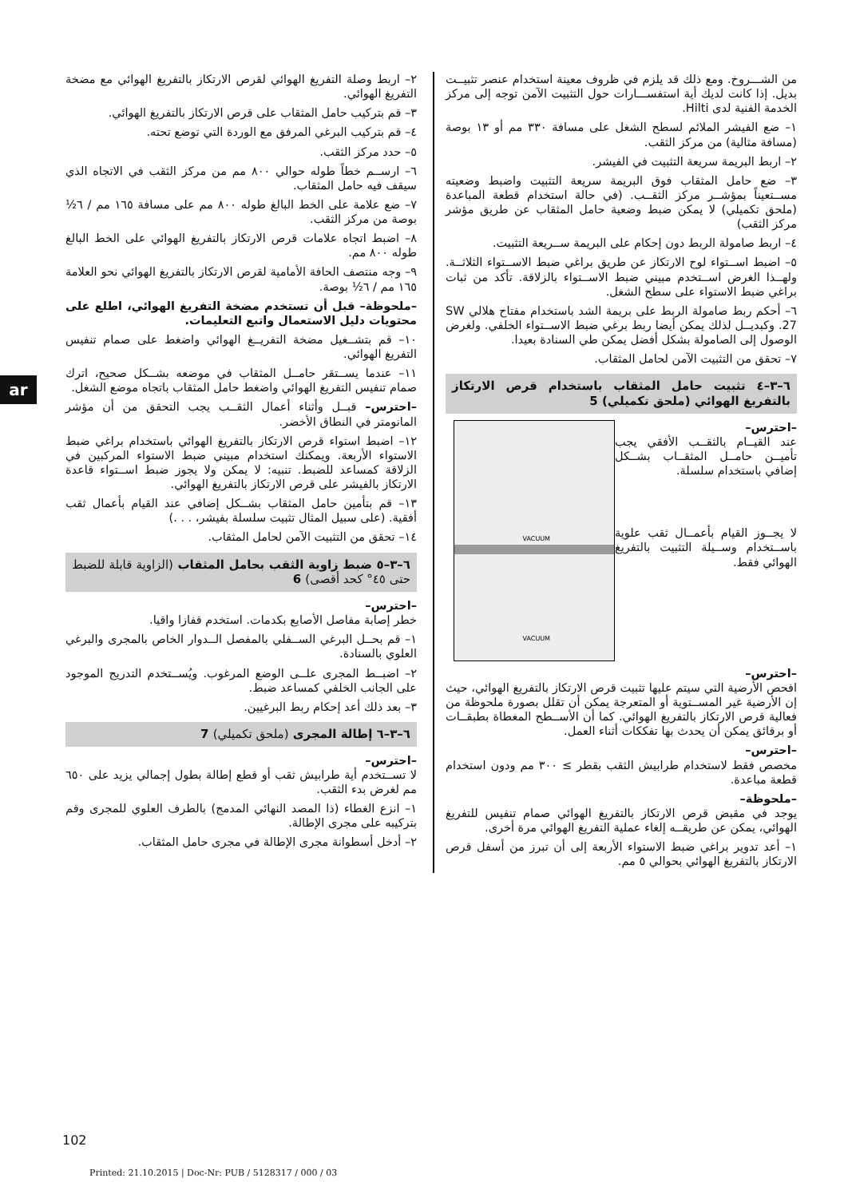ar
من الشـــروخ. ومع ذلك قد يلزم في ظروف معينة استخدام عنصر تثبيــت بديل. إذا كانت لديك أية استفســـارات حول التثبيت الآمن توجه إلى مركز الخدمة الفنية لدى Hilti.
١– ضع الفيشر الملائم لسطح الشغل على مسافة ٣٣٠ مم أو ١٣ بوصة (مسافة مثالية) من مركز الثقب.
٢– اربط البريمة سريعة التثبيت في الفيشر.
٣– ضع حامل المثقاب فوق البريمة سريعة التثبيت واضبط وضعيته مســتعيناً بمؤشــر مركز الثقــب. (في حالة استخدام قطعة المباعدة (ملحق تكميلي) لا يمكن ضبط وضعية حامل المثقاب عن طريق مؤشر مركز الثقب)
٤– اربط صامولة الربط دون إحكام على البريمة ســريعة التثبيت.
٥– اضبط اســتواء لوح الارتكاز عن طريق براغي ضبط الاســتواء الثلاثــة. ولهــذا الغرض اســتخدم مبيني ضبط الاســتواء بالزلاقة. تأكد من ثبات براغي ضبط الاستواء على سطح الشغل.
٦– أحكم ربط صامولة الربط على بريمة الشد باستخدام مفتاح هلالي SW 27. وكبديــل لذلك يمكن أيضا ربط برغي ضبط الاســتواء الخلفي. ولغرض الوصول إلى الصامولة بشكل أفضل يمكن طي السنادة بعيدا.
٧– تحقق من التثبيت الآمن لحامل المثقاب.
٦–٣–٤ تثبيت حامل المثقاب باستخدام قرص الارتكاز بالتفريغ الهوائي (ملحق تكميلي) 5
VACUUM
VACUUM
–احترس–
عند القيــام بالثقــب الأفقي يجب تأميــن حامــل المثقــاب بشــكل إضافي باستخدام سلسلة.
لا يجــوز القيام بأعمــال ثقب علوية باســتخدام وســيلة التثبيت بالتفريغ الهوائي فقط.
–احترس–
افحص الأرضية التي سيتم عليها تثبيت قرص الارتكاز بالتفريغ الهوائي، حيث إن الأرضية غير المســتوية أو المتعرجة يمكن أن تقلل بصورة ملحوظة من فعالية قرص الارتكاز بالتفريغ الهوائي. كما أن الأســطح المغطاة بطبقــات أو برقائق يمكن أن يحدث بها تفككات أثناء العمل.
–احترس–
مخصص فقط لاستخدام طرابيش الثقب بقطر ≥ ٣٠٠ مم ودون استخدام قطعة مباعدة.
–ملحوظة–
يوجد في مقبض قرص الارتكاز بالتفريغ الهوائي صمام تنفيس للتفريغ الهوائي، يمكن عن طريقــه إلغاء عملية التفريغ الهوائي مرة أخرى.
١– أعد تدوير براغي ضبط الاستواء الأربعة إلى أن تبرز من أسفل قرص الارتكاز بالتفريغ الهوائي بحوالي ٥ مم.
٢– اربط وصلة التفريغ الهوائي لقرص الارتكاز بالتفريغ الهوائي مع مضخة التفريغ الهوائي.
٣– قم بتركيب حامل المثقاب على قرص الارتكاز بالتفريغ الهوائي.
٤– قم بتركيب البرغي المرفق مع الوردة التي توضع تحته.
٥– حدد مركز الثقب.
٦– ارســم خطاً طوله حوالي ٨٠٠ مم من مركز الثقب في الاتجاه الذي سيقف فيه حامل المثقاب.
٧– ضع علامة على الخط البالغ طوله ٨٠٠ مم على مسافة ١٦٥ مم / ٦½ بوصة من مركز الثقب.
٨– اضبط اتجاه علامات قرص الارتكاز بالتفريغ الهوائي على الخط البالغ طوله ٨٠٠ مم.
٩– وجه منتصف الحافة الأمامية لقرص الارتكاز بالتفريغ الهوائي نحو العلامة ١٦٥ مم / ٦½ بوصة.
–ملحوظة– قبل أن تستخدم مضخة التفريغ الهوائي، اطلع على محتويات دليل الاستعمال واتبع التعليمات.
١٠– قم بتشــغيل مضخة التفريــغ الهوائي واضغط على صمام تنفيس التفريغ الهوائي.
١١– عندما يســتقر حامــل المثقاب في موضعه بشــكل صحيح، اترك صمام تنفيس التفريغ الهوائي واضغط حامل المثقاب باتجاه موضع الشغل.
–احترس– قبــل وأثناء أعمال الثقــب يجب التحقق من أن مؤشر المانومتر في النطاق الأخضر.
١٢– اضبط استواء قرص الارتكاز بالتفريغ الهوائي باستخدام براغي ضبط الاستواء الأربعة. ويمكنك استخدام مبيني ضبط الاستواء المركبين في الزلاقة كمساعد للضبط. تنبيه: لا يمكن ولا يجوز ضبط اســتواء قاعدة الارتكاز بالفيشر على قرص الارتكاز بالتفريغ الهوائي.
١٣– قم بتأمين حامل المثقاب بشــكل إضافي عند القيام بأعمال ثقب أفقية. (على سبيل المثال تثبيت سلسلة بفيشر، . . .)
١٤– تحقق من التثبيت الآمن لحامل المثقاب.
٦–٣–٥ ضبط زاوية الثقب بحامل المثقاب (الزاوية قابلة للضبط حتى ٤٥° كحد أقصى) 6
–احترس–
خطر إصابة مفاصل الأصابع بكدمات. استخدم قفازا واقيا.
١– قم بحــل البرغي الســفلي بالمفصل الــدوار الخاص بالمجرى والبرغي العلوي بالسنادة.
٢– اضبــط المجرى علــى الوضع المرغوب. ويُســتخدم التدريج الموجود على الجانب الخلفي كمساعد ضبط.
٣– بعد ذلك أعد إحكام ربط البرغيين.
٦–٣–٦ إطالة المجرى (ملحق تكميلي) 7
–احترس–
لا تســتخدم أية طرابيش ثقب أو قطع إطالة بطول إجمالي يزيد على ٦٥٠ مم لغرض بدء الثقب.
١– انزع الغطاء (ذا المصد النهائي المدمج) بالطرف العلوي للمجرى وقم بتركيبه على مجرى الإطالة.
٢– أدخل أسطوانة مجرى الإطالة في مجرى حامل المثقاب.
102
Printed: 21.10.2015 | Doc-Nr: PUB / 5128317 / 000 / 03